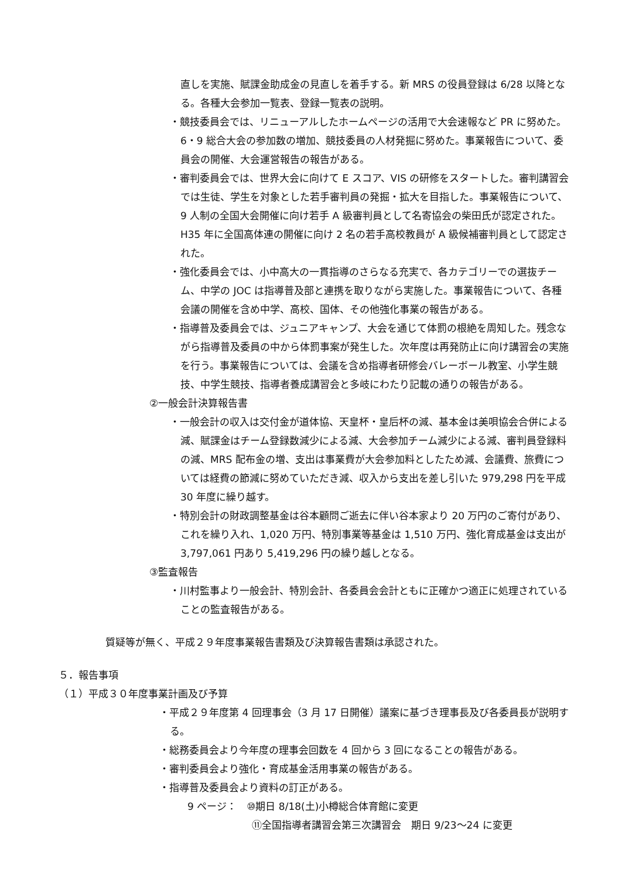直しを実施、賦課金助成金の見直しを着手する。新 MRS の役員登録は 6/28 以降となる。各種大会参加一覧表、登録一覧表の説明。
・競技委員会では、リニューアルしたホームページの活用で大会速報など PR に努めた。6・9 総合大会の参加数の増加、競技委員の人材発掘に努めた。事業報告について、委員会の開催、大会運営報告の報告がある。
・審判委員会では、世界大会に向けて E スコア、VIS の研修をスタートした。審判講習会では生徒、学生を対象とした若手審判員の発掘・拡大を目指した。事業報告について、9 人制の全国大会開催に向け若手 A 級審判員として名寄協会の柴田氏が認定された。H35 年に全国高体連の開催に向け 2 名の若手高校教員が A 級候補審判員として認定された。
・強化委員会では、小中高大の一貫指導のさらなる充実で、各カテゴリーでの選抜チーム、中学の JOC は指導普及部と連携を取りながら実施した。事業報告について、各種会議の開催を含め中学、高校、国体、その他強化事業の報告がある。
・指導普及委員会では、ジュニアキャンプ、大会を通じて体罰の根絶を周知した。残念ながら指導普及委員の中から体罰事案が発生した。次年度は再発防止に向け講習会の実施を行う。事業報告については、会議を含め指導者研修会バレーボール教室、小学生競技、中学生競技、指導者養成講習会と多岐にわたり記載の通りの報告がある。
②一般会計決算報告書
・一般会計の収入は交付金が道体協、天皇杯・皇后杯の減、基本金は美唄協会合併による減、賦課金はチーム登録数減少による減、大会参加チーム減少による減、審判員登録料の減、MRS 配布金の増、支出は事業費が大会参加料としたため減、会議費、旅費については経費の節減に努めていただき減、収入から支出を差し引いた 979,298 円を平成 30 年度に繰り越す。
・特別会計の財政調整基金は谷本顧問ご逝去に伴い谷本家より 20 万円のご寄付があり、これを繰り入れ、1,020 万円、特別事業等基金は 1,510 万円、強化育成基金は支出が 3,797,061 円あり 5,419,296 円の繰り越しとなる。
③監査報告
・川村監事より一般会計、特別会計、各委員会会計ともに正確かつ適正に処理されていることの監査報告がある。
質疑等が無く、平成２９年度事業報告書類及び決算報告書類は承認された。
５．報告事項
（１）平成３０年度事業計画及び予算
・平成２９年度第 4 回理事会（3 月 17 日開催）議案に基づき理事長及び各委員長が説明する。
・総務委員会より今年度の理事会回数を 4 回から 3 回になることの報告がある。
・審判委員会より強化・育成基金活用事業の報告がある。
・指導普及委員会より資料の訂正がある。
9 ページ：　⑩期日 8/18(土)小樽総合体育館に変更
⑪全国指導者講習会第三次講習会　期日 9/23～24 に変更